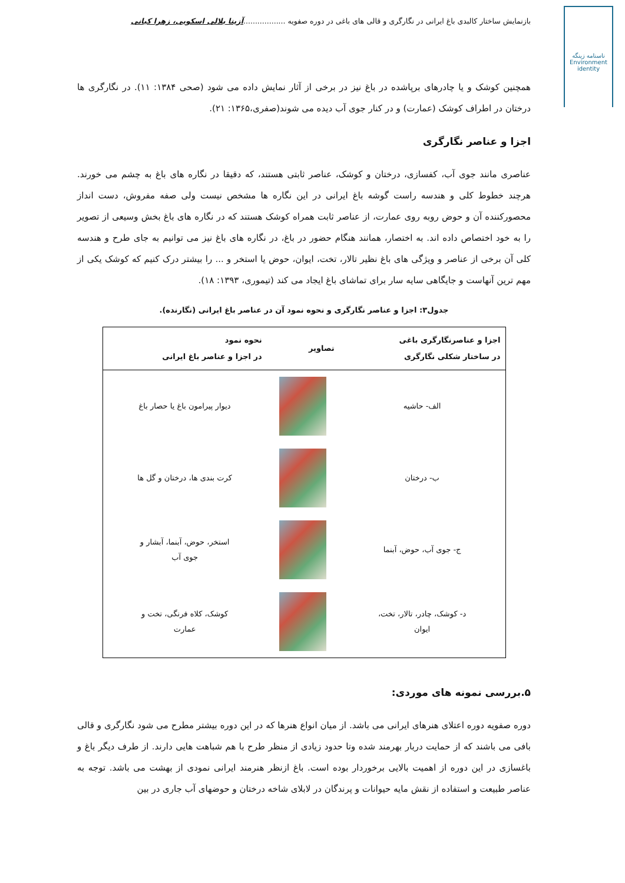بازنمایش ساختار کالبدی باغ ایرانی در نگارگری و قالی های باغی در دوره صفویه ..................آزیتا بلالی اسکویی، زهرا کیانی
ناسنامه زینگه
Environment
identity
همچنین کوشک و یا چادرهای برپاشده در باغ نیز در برخی از آثار نمایش داده می شود (صحی ۱۳۸۴: ۱۱). در نگارگری ها درختان در اطراف کوشک (عمارت) و در کنار جوی آب دیده می شوند(صفری،۱۳۶۵: ۲۱).
اجزا و عناصر نگارگری
عناصری مانند جوی آب، کفسازی، درختان و کوشک، عناصر ثابتی هستند، که دقیقا در نگاره های باغ به چشم می خورند. هرچند خطوط کلی و هندسه راست گوشه باغ ایرانی در این نگاره ها مشخص نیست ولی صفه مفروش، دست انداز محصورکننده آن و حوض روبه روی عمارت، از عناصر ثابت همراه کوشک هستند که در نگاره های باغ بخش وسیعی از تصویر را به خود اختصاص داده اند. به اختصار، همانند هنگام حضور در باغ، در نگاره های باغ نیز می توانیم به جای طرح و هندسه کلی آن برخی از عناصر و ویژگی های باغ نظیر تالار، تخت، ایوان، حوض یا استخر و ... را بیشتر درک کنیم که کوشک یکی از مهم ترین آنهاست و جایگاهی سایه سار برای تماشای باغ ایجاد می کند (تیموری، ۱۳۹۳: ۱۸).
جدول۳: اجزا و عناصر نگارگری و نحوه نمود آن در عناصر باغ ایرانی (نگارنده).
| اجزا و عناصرنگارگری باغی در ساختار شکلی نگارگری | تصاویر | نحوه نمود در اجزا و عناصر باغ ایرانی |
| --- | --- | --- |
| الف- حاشیه | | دیوار پیرامون باغ یا حصار باغ |
| ب- درختان | | کرت بندی ها، درختان و گل ها |
| ج- جوی آب، حوض، آبنما | | استخر، حوض، آبنما، آبشار و جوی آب |
| د- کوشک، چادر، تالار، تخت، ایوان | | کوشک، کلاه فرنگی، تخت و عمارت |
۵.بررسی نمونه های موردی:
دوره صفویه دوره اعتلای هنرهای ایرانی می باشد. از میان انواع هنرها که در این دوره بیشتر مطرح می شود نگارگری و قالی بافی می باشند که از حمایت دربار بهرمند شده وتا حدود زیادی از منظر طرح با هم شباهت هایی دارند. از طرف دیگر باغ و باغسازی در این دوره از اهمیت بالایی برخوردار بوده است. باغ ازنظر هنرمند ایرانی نمودی از بهشت می باشد. توجه به عناصر طبیعت و استفاده از نقش مایه حیوانات و پرندگان در لابلای شاخه درختان و حوضهای آب جاری در بین